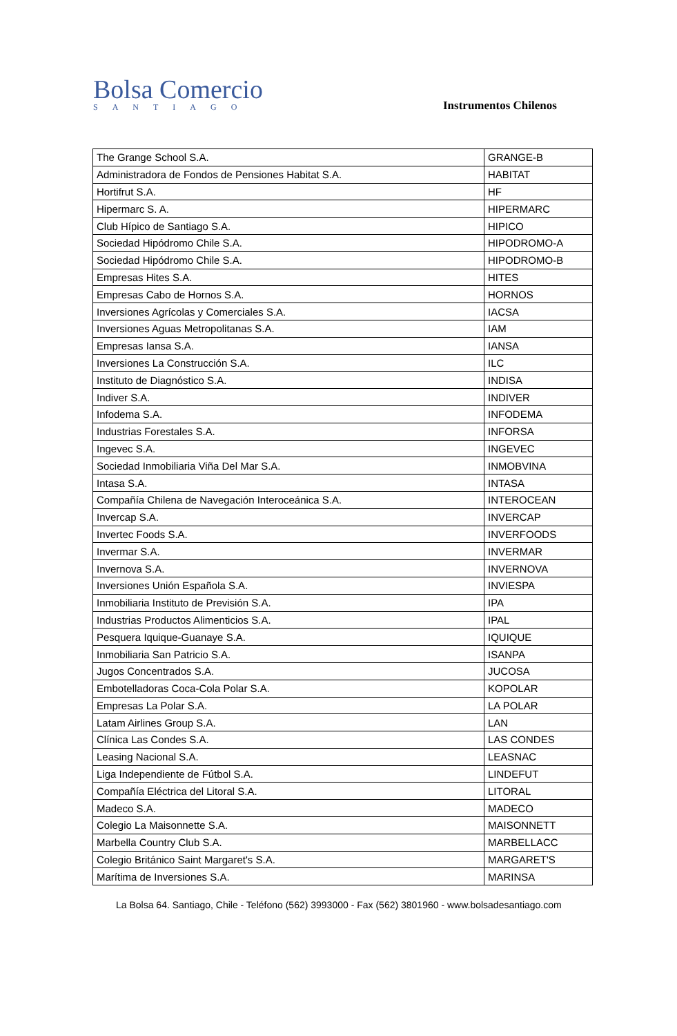Bolsa Comercio
SANTIAGO
Instrumentos Chilenos
| The Grange School S.A. | GRANGE-B |
| Administradora de Fondos de Pensiones Habitat S.A. | HABITAT |
| Hortifrut S.A. | HF |
| Hipermarc S. A. | HIPERMARC |
| Club Hípico de Santiago S.A. | HIPICO |
| Sociedad Hipódromo Chile S.A. | HIPODROMO-A |
| Sociedad Hipódromo Chile S.A. | HIPODROMO-B |
| Empresas Hites S.A. | HITES |
| Empresas Cabo de Hornos S.A. | HORNOS |
| Inversiones Agrícolas y Comerciales S.A. | IACSA |
| Inversiones Aguas Metropolitanas S.A. | IAM |
| Empresas Iansa S.A. | IANSA |
| Inversiones La Construcción S.A. | ILC |
| Instituto de Diagnóstico S.A. | INDISA |
| Indiver S.A. | INDIVER |
| Infodema S.A. | INFODEMA |
| Industrias Forestales S.A. | INFORSA |
| Ingevec S.A. | INGEVEC |
| Sociedad Inmobiliaria Viña Del Mar S.A. | INMOBVINA |
| Intasa S.A. | INTASA |
| Compañía Chilena de Navegación Interoceánica S.A. | INTEROCEAN |
| Invercap S.A. | INVERCAP |
| Invertec Foods S.A. | INVERFOODS |
| Invermar S.A. | INVERMAR |
| Invernova S.A. | INVERNOVA |
| Inversiones Unión Española S.A. | INVIESPA |
| Inmobiliaria Instituto de Previsión S.A. | IPA |
| Industrias Productos Alimenticios S.A. | IPAL |
| Pesquera Iquique-Guanaye S.A. | IQUIQUE |
| Inmobiliaria San Patricio S.A. | ISANPA |
| Jugos Concentrados S.A. | JUCOSA |
| Embotelladoras Coca-Cola Polar S.A. | KOPOLAR |
| Empresas La Polar S.A. | LA POLAR |
| Latam Airlines Group S.A. | LAN |
| Clínica Las Condes S.A. | LAS CONDES |
| Leasing Nacional S.A. | LEASNAC |
| Liga Independiente de Fútbol S.A. | LINDEFUT |
| Compañía Eléctrica del Litoral S.A. | LITORAL |
| Madeco S.A. | MADECO |
| Colegio La Maisonnette S.A. | MAISONNETT |
| Marbella Country Club S.A. | MARBELLACC |
| Colegio Británico Saint Margaret's S.A. | MARGARET'S |
| Marítima de Inversiones S.A. | MARINSA |
La Bolsa 64. Santiago, Chile - Teléfono (562) 3993000 - Fax (562) 3801960 - www.bolsadesantiago.com